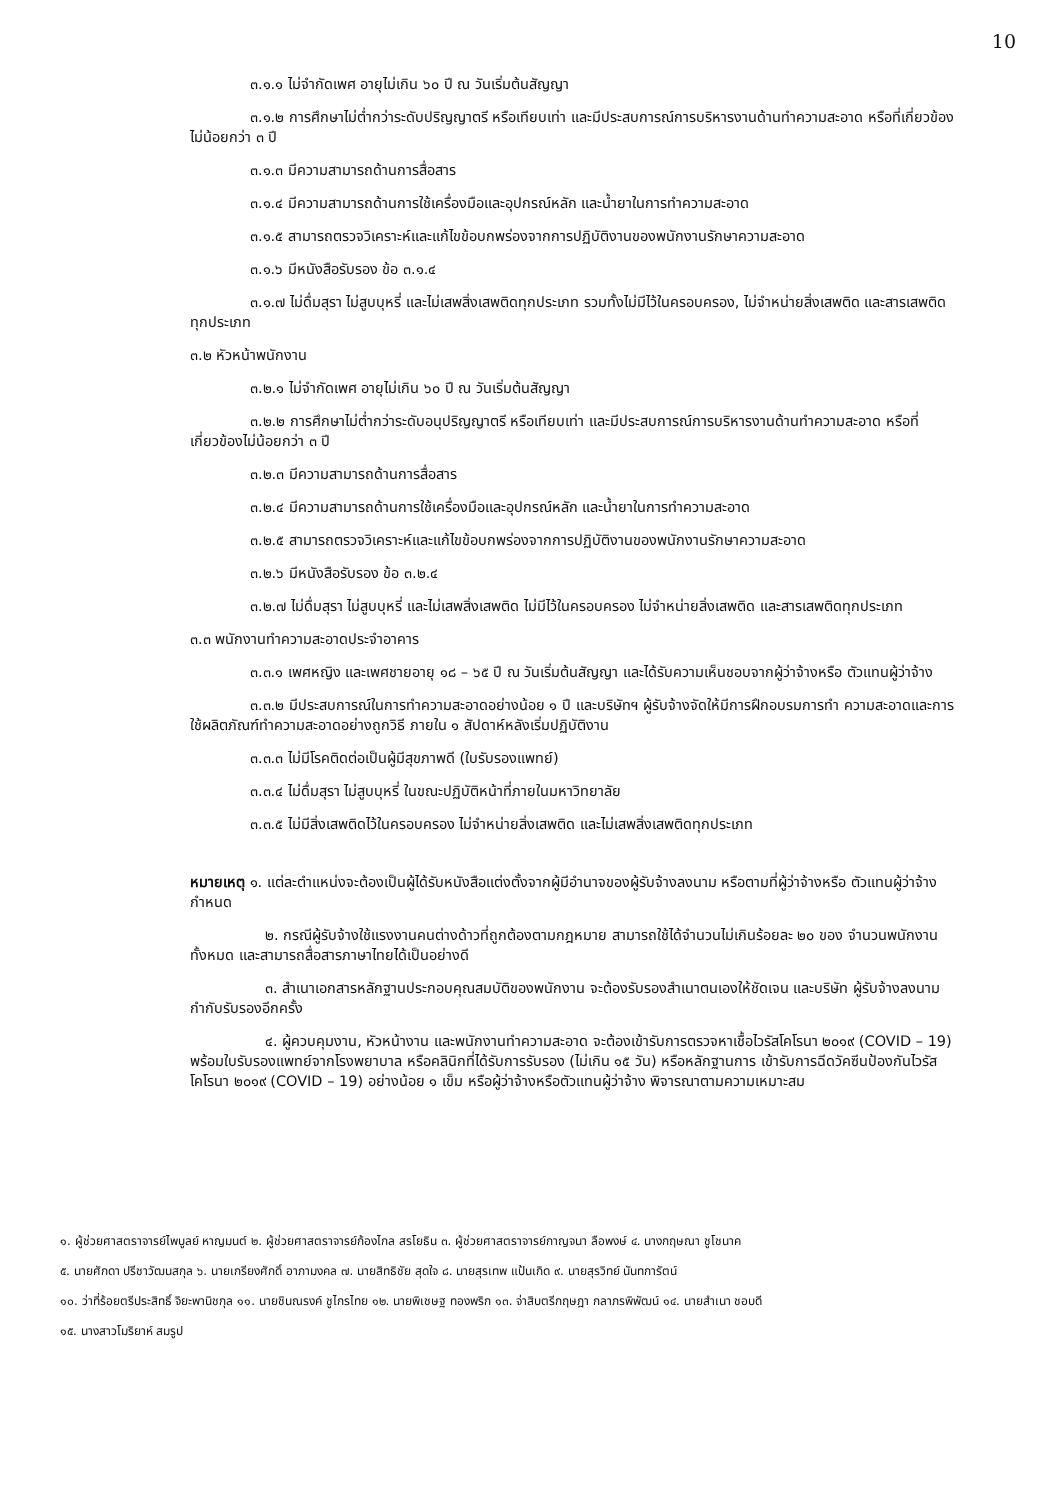10
๓.๑.๑ ไม่จำกัดเพศ อายุไม่เกิน ๖๐ ปี ณ วันเริ่มต้นสัญญา
๓.๑.๒ การศึกษาไม่ต่ำกว่าระดับปริญญาตรี หรือเทียบเท่า และมีประสบการณ์การบริหารงานด้านทำความสะอาด หรือที่เกี่ยวข้องไม่น้อยกว่า ๓ ปี
๓.๑.๓ มีความสามารถด้านการสื่อสาร
๓.๑.๔ มีความสามารถด้านการใช้เครื่องมือและอุปกรณ์หลัก และน้ำยาในการทำความสะอาด
๓.๑.๕ สามารถตรวจวิเคราะห์และแก้ไขข้อบกพร่องจากการปฏิบัติงานของพนักงานรักษาความสะอาด
๓.๑.๖ มีหนังสือรับรอง ข้อ ๓.๑.๔
๓.๑.๗ ไม่ดื่มสุรา ไม่สูบบุหรี่ และไม่เสพสิ่งเสพติดทุกประเภท รวมทั้งไม่มีไว้ในครอบครอง, ไม่จำหน่ายสิ่งเสพติด และสารเสพติดทุกประเภท
๓.๒ หัวหน้าพนักงาน
๓.๒.๑ ไม่จำกัดเพศ อายุไม่เกิน ๖๐ ปี ณ วันเริ่มต้นสัญญา
๓.๒.๒ การศึกษาไม่ต่ำกว่าระดับอนุปริญญาตรี หรือเทียบเท่า และมีประสบการณ์การบริหารงานด้านทำความสะอาด หรือที่เกี่ยวข้องไม่น้อยกว่า ๓ ปี
๓.๒.๓ มีความสามารถด้านการสื่อสาร
๓.๒.๔ มีความสามารถด้านการใช้เครื่องมือและอุปกรณ์หลัก และน้ำยาในการทำความสะอาด
๓.๒.๕ สามารถตรวจวิเคราะห์และแก้ไขข้อบกพร่องจากการปฏิบัติงานของพนักงานรักษาความสะอาด
๓.๒.๖ มีหนังสือรับรอง ข้อ ๓.๒.๔
๓.๒.๗ ไม่ดื่มสุรา ไม่สูบบุหรี่ และไม่เสพสิ่งเสพติด ไม่มีไว้ในครอบครอง ไม่จำหน่ายสิ่งเสพติด และสารเสพติดทุกประเภท
๓.๓ พนักงานทำความสะอาดประจำอาคาร
๓.๓.๑ เพศหญิง และเพศชายอายุ ๑๘ – ๖๕ ปี ณ วันเริ่มต้นสัญญา และได้รับความเห็นชอบจากผู้ว่าจ้างหรือ ตัวแทนผู้ว่าจ้าง
๓.๓.๒ มีประสบการณ์ในการทำความสะอาดอย่างน้อย ๑ ปี และบริษัทฯ ผู้รับจ้างจัดให้มีการฝึกอบรมการทำ ความสะอาดและการใช้ผลิตภัณฑ์ทำความสะอาดอย่างถูกวิธี ภายใน ๑ สัปดาห์หลังเริ่มปฏิบัติงาน
๓.๓.๓ ไม่มีโรคติดต่อเป็นผู้มีสุขภาพดี (ใบรับรองแพทย์)
๓.๓.๔ ไม่ดื่มสุรา ไม่สูบบุหรี่ ในขณะปฏิบัติหน้าที่ภายในมหาวิทยาลัย
๓.๓.๕ ไม่มีสิ่งเสพติดไว้ในครอบครอง ไม่จำหน่ายสิ่งเสพติด และไม่เสพสิ่งเสพติดทุกประเภท
หมายเหตุ ๑. แต่ละตำแหน่งจะต้องเป็นผู้ได้รับหนังสือแต่งตั้งจากผู้มีอำนาจของผู้รับจ้างลงนาม หรือตามที่ผู้ว่าจ้างหรือ ตัวแทนผู้ว่าจ้างกำหนด
๒. กรณีผู้รับจ้างใช้แรงงานคนต่างด้าวที่ถูกต้องตามกฎหมาย สามารถใช้ได้จำนวนไม่เกินร้อยละ ๒๐ ของ จำนวนพนักงานทั้งหมด และสามารถสื่อสารภาษาไทยได้เป็นอย่างดี
๓. สำเนาเอกสารหลักฐานประกอบคุณสมบัติของพนักงาน จะต้องรับรองสำเนาตนเองให้ชัดเจน และบริษัท ผู้รับจ้างลงนามกำกับรับรองอีกครั้ง
๔. ผู้ควบคุมงาน, หัวหน้างาน และพนักงานทำความสะอาด จะต้องเข้ารับการตรวจหาเชื้อไวรัสโคโรนา ๒๐๑๙ (COVID – 19) พร้อมใบรับรองแพทย์จากโรงพยาบาล หรือคลินิกที่ได้รับการรับรอง (ไม่เกิน ๑๕ วัน) หรือหลักฐานการ เข้ารับการฉีดวัคซีนป้องกันไวรัสโคโรนา ๒๐๑๙ (COVID – 19) อย่างน้อย ๑ เข็ม หรือผู้ว่าจ้างหรือตัวแทนผู้ว่าจ้าง พิจารณาตามความเหมาะสม
๑. ผู้ช่วยศาสตราจารย์ไพบูลย์ หาญมนต์ ๒. ผู้ช่วยศาสตราจารย์ก้องไกล สรโยธิน ๓. ผู้ช่วยศาสตราจารย์กาญจนา ลือพงษ์ ๔. นางกฤษณา ชูโชนาค
๕. นายศักดา ปรีชาวัฒนสกุล ๖. นายเกรียงศักดิ์ อาภามงคล ๗. นายสิทธิชัย สุดใจ ๘. นายสุรเทพ แป้นเกิด ๙. นายสุรวิทย์ นันทการัตน์
๑๐. ว่าที่ร้อยตรีประสิทธิ์ จิยะพานิชกุล ๑๑. นายชินณรงค์ ชูไกรไทย ๑๒. นายพิเชษฐ ทองพริก ๑๓. จ่าสิบตรีกฤษฎา กลาภรพิพัฒน์ ๑๔. นายสำเนา ชอบดี
๑๕. นางสาวโมริยาห์ สมรูป